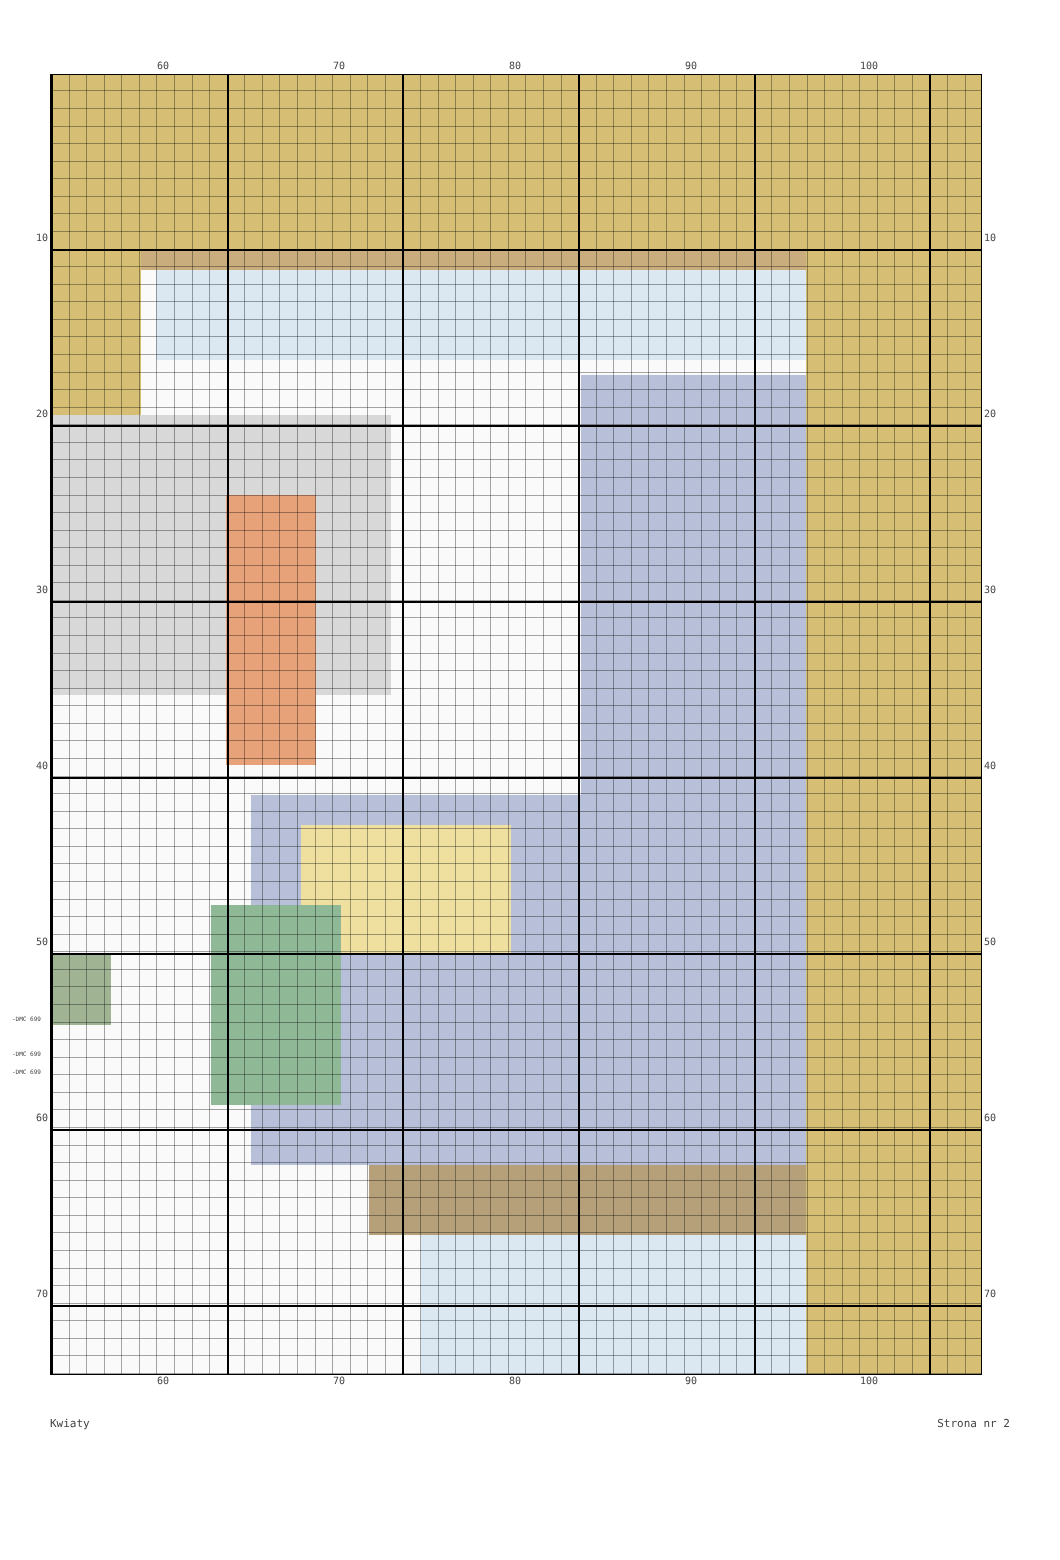60 70 80 90 100
10
20
30
40
50
60
70
10
20
30
40
50
60
70
-DMC 699
-DMC 699
-DMC 699
60 70 80 90 100
Kwiaty Strona nr 2